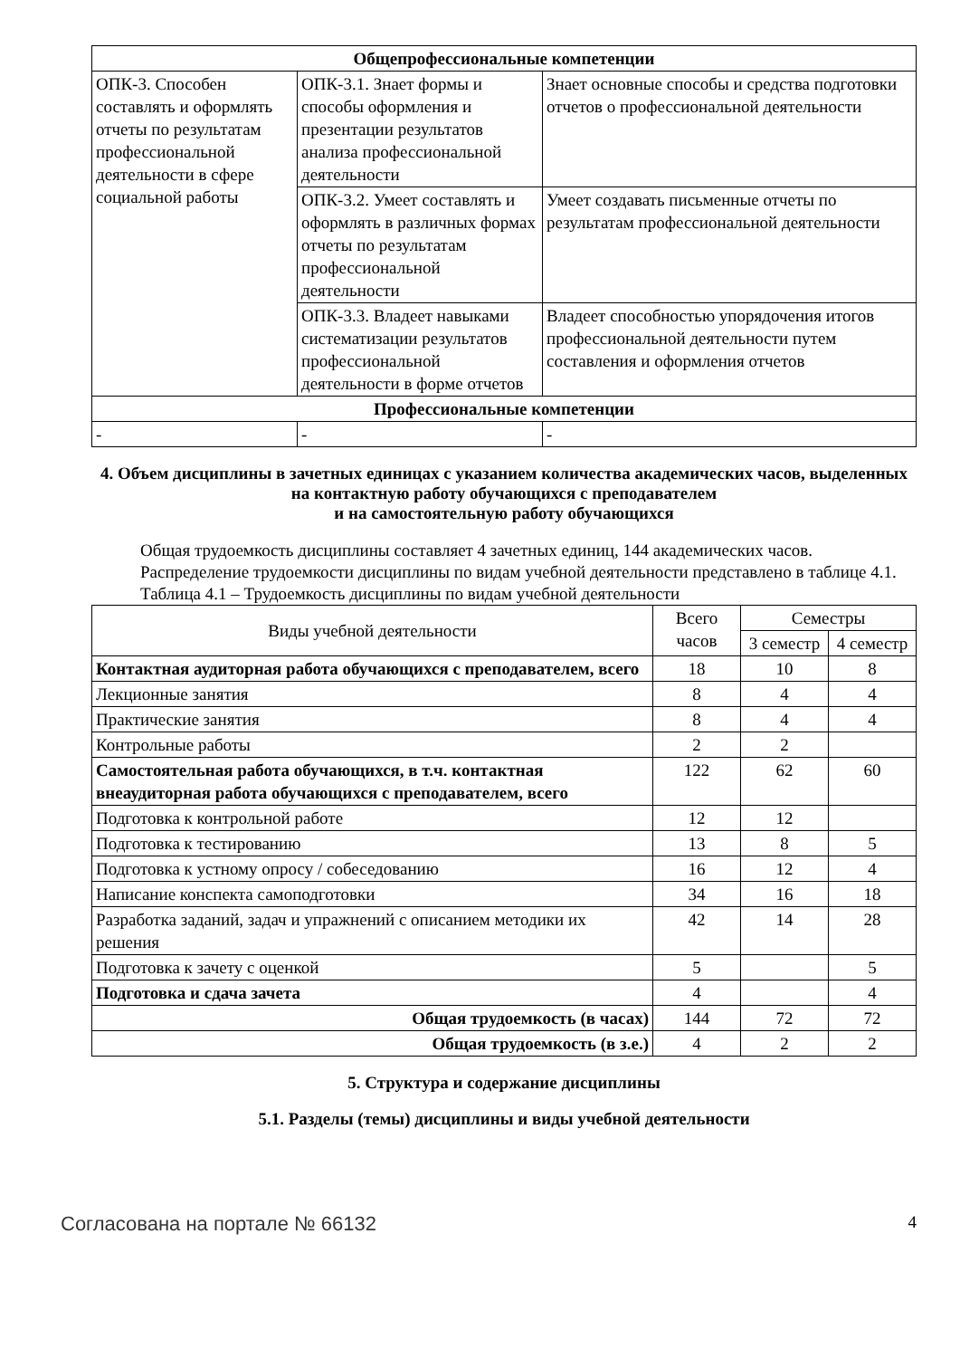| Общепрофессиональные компетенции | | |
| --- | --- | --- |
| ОПК-3. Способен составлять и оформлять отчеты по результатам профессиональной деятельности в сфере социальной работы | ОПК-3.1. Знает формы и способы оформления и презентации результатов анализа профессиональной деятельности | Знает основные способы и средства подготовки отчетов о профессиональной деятельности |
| | ОПК-3.2. Умеет составлять и оформлять в различных формах отчеты по результатам профессиональной деятельности | Умеет создавать письменные отчеты по результатам профессиональной деятельности |
| | ОПК-3.3. Владеет навыками систематизации результатов профессиональной деятельности в форме отчетов | Владеет способностью упорядочения итогов профессиональной деятельности путем составления и оформления отчетов |
| Профессиональные компетенции | | |
| - | - | - |
4. Объем дисциплины в зачетных единицах с указанием количества академических часов, выделенных на контактную работу обучающихся с преподавателем
и на самостоятельную работу обучающихся
Общая трудоемкость дисциплины составляет 4 зачетных единиц, 144 академических часов.
Распределение трудоемкости дисциплины по видам учебной деятельности представлено в таблице 4.1.
Таблица 4.1 – Трудоемкость дисциплины по видам учебной деятельности
| Виды учебной деятельности | Всего часов | Семестры | |
| | | 3 семестр | 4 семестр |
| Контактная аудиторная работа обучающихся с преподавателем, всего | 18 | 10 | 8 |
| Лекционные занятия | 8 | 4 | 4 |
| Практические занятия | 8 | 4 | 4 |
| Контрольные работы | 2 | 2 | |
| Самостоятельная работа обучающихся, в т.ч. контактная внеаудиторная работа обучающихся с преподавателем, всего | 122 | 62 | 60 |
| Подготовка к контрольной работе | 12 | 12 | |
| Подготовка к тестированию | 13 | 8 | 5 |
| Подготовка к устному опросу / собеседованию | 16 | 12 | 4 |
| Написание конспекта самоподготовки | 34 | 16 | 18 |
| Разработка заданий, задач и упражнений с описанием методики их решения | 42 | 14 | 28 |
| Подготовка к зачету с оценкой | 5 | | 5 |
| Подготовка и сдача зачета | 4 | | 4 |
| Общая трудоемкость (в часах) | 144 | 72 | 72 |
| Общая трудоемкость (в з.е.) | 4 | 2 | 2 |
5. Структура и содержание дисциплины
5.1. Разделы (темы) дисциплины и виды учебной деятельности
Согласована на портале № 66132 4